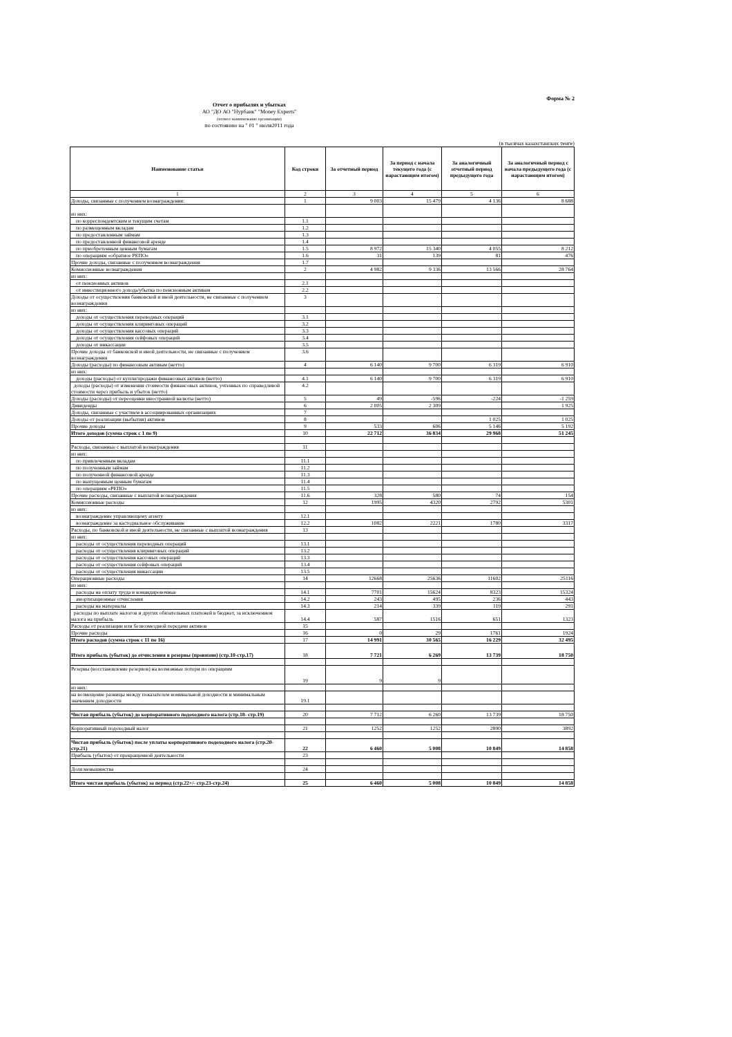Форма № 2
Отчет о прибылях и убытках
АО "ДО АО "Нурбанк" "Money Experts"
(полное наименование организации)
по состоянию на " 01 " июля2011 года
(в тысячах казахстанских тенге)
| Наименование статьи | Код строки | За отчетный период | За период с начала текущего года (с нарастающим итогом) | За аналогичный отчетный период предыдущего года | За аналогичный период с начала предыдущего года (с нарастающим итогом) |
| --- | --- | --- | --- | --- | --- |
| 1 | 2 | 3 | 4 | 5 | 6 |
| Доходы, связанные с получением вознаграждения: | 1 | 9 003 | 15 479 | 4 136 | 8 688 |
| из них: | | | | | |
| по корреспондентским и текущим счетам | 1.1 | | | | |
| по размещенным вкладам | 1.2 | | | | |
| по предоставленным займам | 1.3 | | | | |
| по предоставленной финансовой аренде | 1.4 | | | | |
| по приобретенным ценным бумагам | 1.5 | 8 972 | 15 340 | 4 055 | 8 212 |
| по операциям «обратное РЕПО» | 1.6 | 31 | 139 | 81 | 476 |
| Прочие доходы, связанные с получением вознаграждения | 1.7 | | | | |
| Комиссионные вознаграждения | 2 | 4 982 | 9 336 | 13 566 | 28 764 |
| из них: | | | | | |
| от пенсионных активов | 2.1 | | | | |
| от инвестиционного дохода/убытка по пенсионным активам | 2.2 | | | | |
| Доходы от осуществления банковской и иной деятельности, не связанные с получением вознаграждения | 3 | | | | |
| из них: | | | | | |
| доходы от осуществления переводных операций | 3.1 | | | | |
| доходы от осуществления клиринговых операций | 3.2 | | | | |
| доходы от осуществления кассовых операций | 3.3 | | | | |
| доходы от осуществления сейфовых операций | 3.4 | | | | |
| доходы от инкассации | 3.5 | | | | |
| Прочие доходы от банковской и иной деятельности, не связанные с получением вознаграждения | 3.6 | | | | |
| Доходы (расходы) по финансовым активам (нетто) | 4 | 6 140 | 9 700 | 6 319 | 6 910 |
| из них: | | | | | |
| доходы (расходы) от купли/продажи финансовых активов (нетто) | 4.1 | 6 140 | 9 700 | 6 319 | 6 910 |
| доходы (расходы) от изменения стоимости финансовых активов, учтенных по справедливой стоимости через прибыль и убыток (нетто) | 4.2 | | | | |
| Доходы (расходы) от переоценки иностранной валюты (нетто) | 5 | 49 | -596 | -224 | -1 259 |
| Дивиденды | 6 | 2 005 | 2 309 | | 1 925 |
| Доходы, связанные с участием в ассоциированных организациях | 7 | | | | |
| Доходы от реализации (выбытия) активов | 8 | | | 1 025 | 1 025 |
| Прочие доходы | 9 | 533 | 606 | 5 146 | 5 192 |
| Итого доходов (сумма строк с 1 по 9) | 10 | 22 712 | 36 834 | 29 968 | 51 245 |
| Расходы, связанные с выплатой вознаграждения | 11 | | | | |
| из них: | | | | | |
| по привлеченным вкладам | 11.1 | | | | |
| по полученным займам | 11.2 | | | | |
| по полученной финансовой аренде | 11.3 | | | | |
| по выпущенным ценным бумагам | 11.4 | | | | |
| по операциям «РЕПО» | 11.5 | | | | |
| Прочие расходы, связанные с выплатой вознаграждения | 11.6 | 328 | 580 | 74 | 154 |
| Комиссионные расходы | 12 | 1995 | 4320 | 2792 | 5301 |
| из них: | | | | | |
| вознаграждение управляющему агенту | 12.1 | | | | |
| вознаграждение за кастодиальное обслуживание | 12.2 | 1082 | 2221 | 1780 | 3317 |
| Расходы, по банковской и иной деятельности, не связанные с выплатой вознаграждения | 13 | | | | |
| из них: | | | | | |
| расходы от осуществления переводных операций | 13.1 | | | | |
| расходы от осуществления клиринговых операций | 13.2 | | | | |
| расходы от осуществления кассовых операций | 13.3 | | | | |
| расходы от осуществления сейфовых операций | 13.4 | | | | |
| расходы от осуществления инкассации | 13.5 | | | | |
| Операционные расходы | 14 | 12668 | 25636 | 11602 | 25116 |
| из них: | | | | | |
| расходы на оплату труда и командировочные | 14.1 | 7701 | 15624 | 8323 | 15324 |
| амортизационные отчисления | 14.2 | 243 | 495 | 236 | 443 |
| расходы на материалы | 14.3 | 214 | 339 | 119 | 291 |
| расходы по выплате налогов и других обязательных платежей в бюджет, за исключением налога на прибыль | 14.4 | 587 | 1516 | 651 | 1323 |
| Расходы от реализации или безвозмездной передачи активов | 15 | | | | |
| Прочие расходы | 16 | 0 | 29 | 1761 | 1924 |
| Итого расходов (сумма строк с 11 по 16) | 17 | 14 991 | 30 565 | 16 229 | 32 495 |
| Итого прибыль (убыток) до отчисления в резервы (провизии) (стр.10-стр.17) | 18 | 7 721 | 6 269 | 13 739 | 18 750 |
| Резервы (восстановление резервов) на возможные потери по операциям | 19 | 9 | 9 | | |
| из них: | | | | | |
| на возмещение разницы между показателем номинальной доходности и минимальным значением доходности | 19.1 | | | | |
| Чистая прибыль (убыток) до корпоративного подоходного налога (стр.18- стр.19) | 20 | 7 712 | 6 260 | 13 739 | 18 750 |
| Корпоративный подоходный налог | 21 | 1252 | 1252 | 2890 | 3892 |
| Чистая прибыль (убыток) после уплаты корпоративного подоходного налога (стр.20-стр.21) | 22 | 6 460 | 5 008 | 10 849 | 14 858 |
| Прибыль (убыток) от прекращенной деятельности | 23 | | | | |
| Доля меньшинства | 24 | | | | |
| Итого чистая прибыль (убыток) за период (стр.22+/- стр.23-стр.24) | 25 | 6 460 | 5 008 | 10 849 | 14 858 |